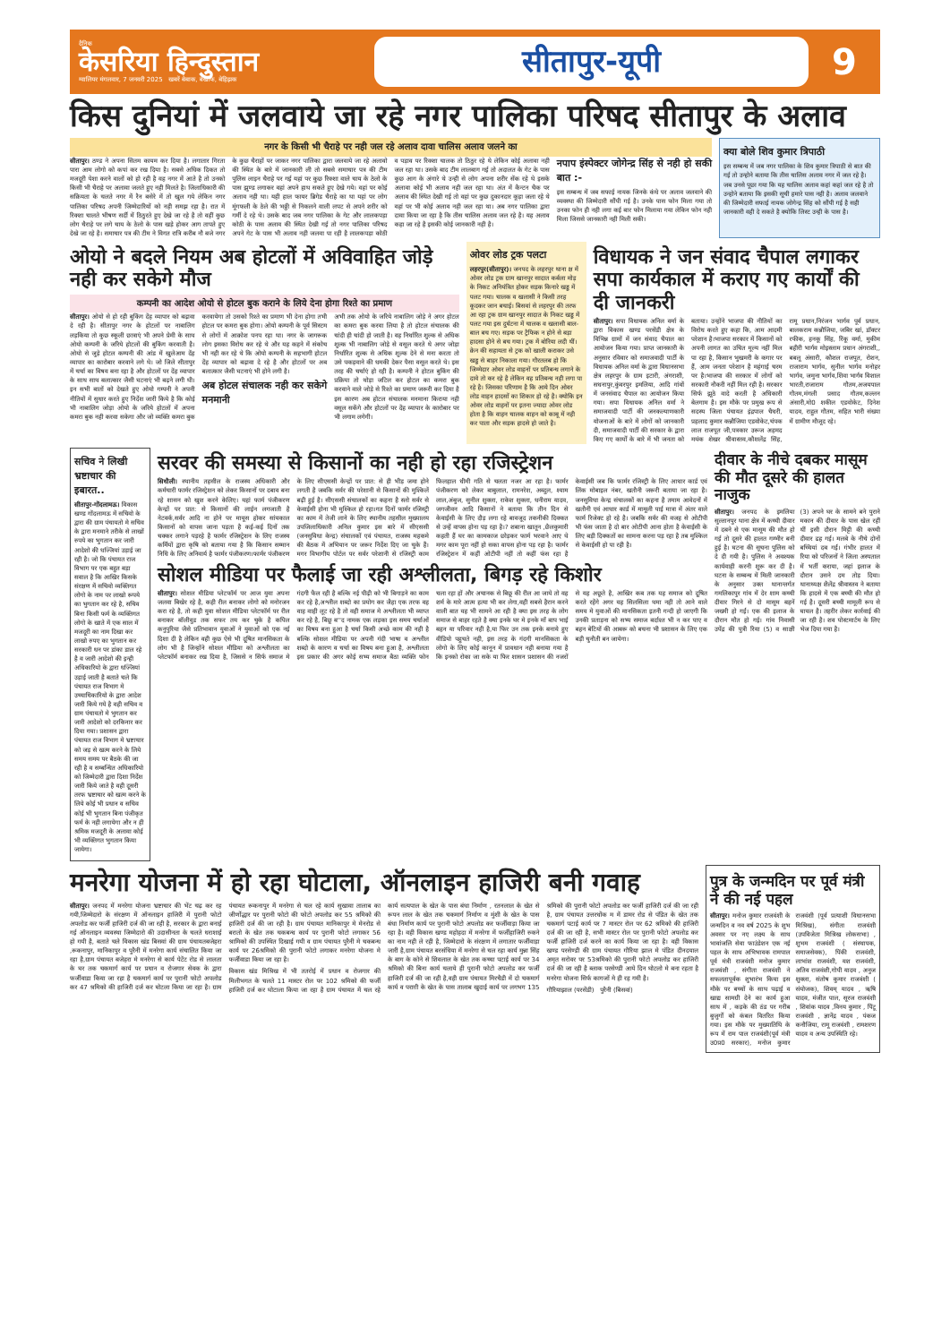दैनिक
केसरिया हिन्दुस्तान
ग्वालियर मंगलवार, 7 जनवरी 2025 खबरें बेबाक, बेखौफ, बेहिझक
सीतापुर-यूपी
9
किस दुनियां में जलवाये जा रहे नगर पालिका परिषद सीतापुर के अलाव
नगर के किसी भी चैराहे पर नही जल रहे अलाव दावा चालिस अलाव जलने का
सीतापुर। ठण्ड ने अपना सितम कायम कर दिया है। लगातार गिरता पारा आम लोगो को कपां कर रख दिया है। सबसे अधिक दिकत तो मजदूरी पेशा करने वालों को हो रही है वह नगर में आते है तो उनको किसी भी चैराहे पर अलावा जलते हुए नही मिलते है। जिलाधिकारी की सक्रियता के चलते नगर में रैन बसेरे में तो खुल गये लेकिन नगर पालिका परिषद अपनी जिम्मेदारियों को नही समझ रहा है। रात में रिक्शा चालते भीषण सर्दी में ठिठुरते हुए देखे जा रहे है तो वहीं कुछ लोग चैराहे पर लगे चाय के ठेलो के पास खड़े होकर आग तापते हुए देखे जा रहे है। समाचार पत्र की टीम ने विगत रात्रि करीब नौ बजे नगर के कुछ चैराहों पर जाकर नगर पालिका द्वारा जलवाये जा रहे अलावो की स्थित के बारे में जानकारी ली तो सबसे समाचार पत्र की टीम पुलिस लाइन चैराहे पर गई यहां पर कुछ रिक्शा वाले चाय के ठेलो के पास झुण्ड लगाकर वहां अपने हाथ सकते हुए देखे गये। वहां पर कोई अलाव नही था। यही हाल फायर ब्रिगेड चैराहे का था यहां पर लोग मूंगफली के ठेले की भठ्ठी से निकलने वाली लपट से अपने शरीर को गर्मी दे रहे थे। उसके बाद जब नगर पालिका के गेट और लालकपड़ा कोठी के पास अलाव की स्थित देखी गई तो नगर पालिका परिषद अपने गेट के पास भी अलाव नही जलवा पा रही है लालकपड़ा कोठी व पड़ाव पर रिक्शा चालक तो ठिठुर रहे थे लेकिन कोई अलावा नही जल रहा था। उसके बाद टीम लालबाग गई तो अदालत के गेट के पास कुछ आग के अंगारे थे उन्ही से लोग अपना शरीर सेंक रहे थे इसके अलावा कोई भी अलाव नही जल रहा था। अंत में कैन्टन चैक पर अलाव की स्थित देखी गई तो वहां पर कुछ दुकानदार कूड़ा जला रहे थे वहां पर भी कोई अलाव नही जल रहा था। अब नगर पालिका द्वारा दावा किया जा रहा है कि तीस चालिस अलाव जल रहे है। यह अलाव कहा जा रहे है इसकी कोई जानकारी नही है।
नपाप इंस्पेक्टर जोगेन्द्र सिंह से नही हो सकी बात :-
इस सम्बन्ध में जब सफाई नायक जिनके कंधे पर अलाव जलवाने की व्यवस्था की जिम्मेदारी सौंपी गई है। उनके पास फोन मिला गया तो उनका फोन ही नही लगा कई बार फोन मिलाया गया लेकिन फोन नही मिला जिससे जानकारी नही मिली सकी।
क्या बोले शिव कुमार त्रिपाठी
इस सम्बन्ध में जब नगर पालिका के शिव कुमार त्रिपाठी से बात की गई तो उन्होने बताया कि तीस चालिस अलाव नगर में जल रहे है। जब उनसे पूछा गया कि यह चालिस अलाव कहां कहां जल रहे है तो उन्होने बताया कि इसकी सूची हमारे पास नही है। अलाव जलवाने की जिम्मेदारी सफाई नायक जोगेन्द्र सिंह को सौंपी गई है सही जानकारी वही दे सकते है क्योकि लिस्ट उन्ही के पास है।
ओयो ने बदले नियम अब होटलों में अविवाहित जोड़े नही कर सकेगे मौज
कम्पनी का आदेश ओयो से होटल बुक कराने के लिये देना होगा रिश्ते का प्रमाण
सीतापुर। ओयो से हो रही बुकिंग देंह व्यापार को बढ़ावा दे रही है। सीतापुर नगर के होटलों पर नाबालिग लड़किया तो कुछ स्कूली छात्राएं भी अपने प्रेमी के साथ ओयो कम्पनी के जरिये होटलों की बुकिंग करवाती है। ओयो से जुड़े होटल कम्पनी की आंड में खुलेआम देंह व्यापार का कारोबार करवाने लगे थे। जो जिले सीतापुर में चर्चा का विषय बना रहा है और होटलों पर देंह व्यापार के साथ साथ बलात्कार जैसी घटनाएं भी बढ़ने लगी थी। इन सभी बातों को देखते हुए ओयो गम्पनी ने अपनी नीतियों में सुधार करते हुए निर्देश जारी किये है कि कोई भी नाबालिग जोड़ा ओयो के जरिये होटलों में अपना कमरा बुक नही करवा सकेगा और जो व्यक्ति कमरा बुक करवायेगा तो उसको रिश्ते का प्रमाण भी देना होगा तभी होटल पर कमरा बुक होगा। ओयो कम्पनी के पूर्व सिस्टम से लोगों में आक्रोश पनप रहा था। नगर के जागरूक लोग इसका विरोध कर रहे थे और यह कहने में संकोच भी नही कर रहे थे कि ओयो कम्पनी के सहभागी होटल देंह व्यापार को बढ़ावा दे रहे है और होटलों पर अब बलात्कार जैसी घटनाएं भी होने लगी है।
अब होटल संचालक नही कर सकेगे मनमानी
अभी तक ओयो के जरिये नाबालिग जोड़े ने अगर होटल का कमरा बुक करवा लिया है तो होटल संचालक की चांदी ही चांदी हो जाती है। वह निर्धारित शुल्क से अधिक शुल्क भी नाबालिग जोड़े से वसूल करते थे अगर जोड़ा निर्धारित शुल्क से अधिक शुल्क देने से मना करता तो उसे पकड़वाने की धमकी देकर पैसा वसूल करते थे। इस तरह की चर्चाएं हो रही है। कम्पनी ने होटल बुकिंग की प्रक्रिया तो थोड़ा जटिल कर होटल का कमरा बुक करवाने वाले जोड़े से रिश्ते का प्रमाण जरूरी कर दिया है इस कारण अब होटल संचालक मनमाना किराया नही वसूल सकेंगे और होटलों पर देंह व्यापार के कारोबार पर भी लगाम लगेगी।
ओवर लोड ट्रक पलटा
लहरपुर(सीतापुर)। जनपद के लहरपुर थाना क्ष में ओवर लोड ट्रक ग्राम खानपुर सादात कर्बला मोड़ के निकट अनियंत्रित होकर सड़क किनारे खड्ड में पलट गया। चालक व खलासी ने किसी तरह कूदकर जान बचाई। बिसवां से लहरपुर की तरफ आ रहा ट्रक ग्राम खानपुर सादात के निकट खड्ड में पलट गया इस दुर्घटना में चालक व खलासी बाल-बाल बच गए। सड़क पर ट्रैफिक न होने से बड़ा हादसा होने से बच गया। ट्रक में बोरिया लदी थीं। क्रेन की सहायता से ट्रक को खाली कराकर उसे खड्ड से बाहर निकाला गया। गौरतलब हो कि जिम्मेदार ओवर लोड वाहनों पर प्रतिबन्ध लगाने के दावे तो कर रहे है लेकिन वह प्रतिबन्ध नही लगा पा रहे है। जिसका परिणाम है कि आये दिन ओवर लोड वाहन हादसों का शिकार हो रहे है। क्योकि इन ओवर लोड वाहनों पर इतना ज्यादा ओवर लोड होता है कि वाहन चालक वाहन को काबू में नही कर पाता और सड़क हादसे हो जाते है।
विधायक ने जन संवाद चैपाल लगाकर सपा कार्यकाल में कराए गए कार्यों की दी जानकरी
सीतापुर। सपा विधायक अनिल वर्मा के द्वारा विकास खण्ड परसेंडी क्षेत्र के विभिन्न ग्रामों में जन संवाद चैपाल का आयोजन किया गया। प्राप्त जानकारी के अनुसार रविवार को समाजवादी पार्टी के विधायक अनिल वर्मा के द्वारा विधानसभा क्षेत्र लहरपुर के ग्राम इटारी, अंगराशी, सधनापुर,कुंवरपुर इमलिया, आदि गांवों में जनसंवाद चैपाल का आयोजन किया गया। सपा विधायक अनिल वर्मा ने समाजवादी पार्टी की जनकल्याणकारी योजनाओं के बारे में लोगों को जानकारी दी, समाजवादी पार्टी की सरकार के द्वारा किए गए कार्यों के बारे में भी जनता को बताया। उन्होंने भाजपा की नीतियों का विरोध करते हुए कहा कि, आम आदमी परेशान है।भाजपा सरकार में किसानों को अपनी लागत का उचित मूल्य नहीं मिल पा रहा है, किसान भुखमरी के कगार पर हैं, आम जनता परेशान है महंगाई चरम पर है।भाजपा की सरकार में लोगों को सरकारी नौकरी नहीं मिल रही है। सरकार सिर्फ झूठे वादे करती है अधिकारी बेलगाम है। इस मौके पर प्रमुख रूप से सदस्य जिला पंचायत इंद्रपाल चैधरी, प्रहलाद कुमार कन्नौजिया एडवोकेट,चंपक लाल राजपूत जी,पत्रकार उरूज अहमद मयंक शेखर श्रीवास्तव,कौशलेंद्र सिंह, रामू प्रधान,निरंजन भार्गव पूर्व प्रधान, बालकराम कन्नौजिया, जबिर खां, डॉक्टर रफीक, हनकू सिंह, रिंकू वर्मा, मुकीम बहीरी भार्गव मोइस्लाम प्रधान अंगराशी,, बबलू अंसारी, कौशल राजपूत, रोशन, राजाराम भार्गव, सुनील भार्गव मनोहर भार्गव, जमुना भार्गव,शिवा भार्गव विशाल भारती,राजाराम गौतम,अजयपाल गौतम,मंगली प्रसाद गौतम,कल्लन अंसारी,मो0 शकील एडवोकेट, दिनेश यादव, राहुल गौतम, सहित भारी संख्या में ग्रामीण मौजूद रहे।
सचिव ने लिखी भ्रष्टाचार की इबारत..
सीतापुर-गोंदलामऊ। विकास खण्ड गोंदलामऊ में सचिवो के द्वारा की ग्राम पंचायतो मे सचिव के द्वारा मनमाने तरीके से लाखों रुपये का भुगतान कर जारी आदेशो की धज्जियां उड़ाई जा रही है। जो कि पंचायत राज विभाग पर एक बहुत बड़ा सवाल है कि आखिर किसके संरक्षण में सचिवो व्यक्तिगत लोगो के नाम पर लाखो रूपये का भुगतान कर रहे है, सचिव बिना किसी फर्म के व्यक्तिगत लोगो के खाते में एक साल में मजदूरी का नाम दिखा कर लाखो रुपए का भुगतान कर सरकारी धन पर डांका डाल रहे है व जारी आदेशो की इन्ही अधिकारियो के द्वारा धज्जियां उड़ाई जाती है बताते चले कि पंचायत राज विभाग मे उच्चाधिकारियो के द्वारा आदेश जारी किये गये है वही सचिव व ग्राम पंचायतो मे भुगतान कर जारी आदेशो को दरकिनार कर दिया गया। प्रशासन द्वारा पंचायत राज विभाग मे भ्रष्टाचार को जड़ से खत्म करने के लिये समय समय पर बैठके की जा रही है व सम्बन्धित अधिकारियो को जिम्मेदारी द्वारा दिशा निर्देश जारी किये जाते है वही दूसरी तरफ भ्रष्टाचार को खत्म करने के लिये कोई भी प्रधान व सचिव कोई भी भुगतान बिना पंजीकृत फर्म के नही लगायेगा और न ही श्रमिक मजदूरी के अलावा कोई भी व्यक्तिगत भुगतान किया जायेगा।
सरवर की समस्या से किसानों का नही हो रहा रजिस्ट्रेशन
सिधौली। स्थानीय तहसील के राजस्व अधिकारी और कर्मचारी फार्मर रजिस्ट्रेशन को लेकर किसानों पर दबाव बना रहे शासन को खुश करने केलिए। यहां फार्म पंजीकरण केन्द्रों पर प्रात: से किसानों की लाईन लगजाती है नेटवर्क,सर्वर आदि ना होने पर मायूस होकर सांयकाल किसानों को वापस जाना पड़ता है कई-कई दिनों तक चक्कर लगाने पड़रहे है फार्मर रजिस्ट्रेशन के लिए राजस्व कर्मियों द्वारा कृषि को बताया गया है कि किसान सम्मान निधि के लिए अनिवार्य है फार्मर पंजीकरण।फार्मर पंजीकरण के लिए सीएससी केन्द्रों पर प्रात: से ही भीड़ जमा होने लगती है जबकि सर्वर की परेशानी से किसानों की मुश्किलें बढ़ी हुई है। सीएससी संचालकों का कहना है स्लो सर्वर से केवाईसी होना भी मुश्किल हो रहा।गत दिनों फार्मर रजिस्ट्री का काम में तेजी लाने के लिए स्थानीय तहसील मुख्यालय उपजिलाधिकारी अनिल कुमार इस बारे में सीएससी (जनसुविधा केन्द्र) संचालकों एवं पंचायत, राजस्व महकमे की बैठक में अभियान पर जरूर निर्देश दिए जा चुके हैं। मगर विभागीय पोर्टल पर सर्वर परेशानी से रजिस्ट्री काम फिलहाल धीमी गति से चलता नजर आ रहा है। फार्मर पंजीकरण को लेकर बाबुलाल, रामनरेश, अब्दुल, श्याम लाल,अंबुज, सुनील शुक्ला, राकेश शुक्ला, धनीराम यादव, जगजीवन आदि किसानों ने बताया कि तीन दिन से केवाईसी के लिए दौड़ लगा रहे बावजूद तकनीकी दिक्कत से उन्हें वापस होना पड़ रहा है।? शबाना खातून ,छैलकुमारी कहती हैं घर का कामकाज छोड़कर फार्म भरवाने आए थे मगर काम पूरा नहीं हो सका वापस होना पड़ रहा है। फार्मर रजिस्ट्रेशन में कहीं ओटीपी नहीं तो कहीं फंस रहा है केवाईसी जब कि फार्मर रजिस्ट्री के लिए आधार कार्ड एवं लिंक मोबाइल नंबर, खतौनी जरूरी बताया जा रहा है।जनसुविधा केन्द्र संचालकों का कहना है तमाम आवेदनों में खतौनी एवं आधार कार्ड में मामूली पाई मात्रा में अंतर वाले फार्म रिजेक्ट हो रहे है। जबकि सर्वर की वजह से ओटीपी भी फंस जाता है दो बार ओटीपी आना होता है केवाईसी के लिए बड़ी दिक्कतों का सामना करना पड़ रहा है तब मुश्किल से केवाईसी हो पा रही है।
सोशल मीडिया पर फैलाई जा रही अश्लीलता, बिगड़ रहे किशोर
सीतापुर। सोशल मीडिया प्लेटफॉर्म पर आज युवा अपना जलवा बिखेर रहे है, कही रील बनाकर लोगो को मनोरजन करा रहे है, तो कही युवा सोशल मीडिया प्लेटफॉर्म पर रील बनाकर बॉलीवुड तक सफर तय कर चुके है कपिल कनुपुरिया जैसे प्रतिभावान युवाओं ने युवाओं को एक नई दिशा दी है लेकिन वही कुछ ऐसे भी दूषित मानसिकता के लोग भी है जिन्होंने सोशल मीडिया को अश्लीलता का प्लेटफॉर्म बनाकर रख दिया है, जिससे न सिर्फ समाज मे गंदगी फैल रही है बल्कि नई पीढ़ी को भी बिगाड़ने का काम कर रहे है,अश्लील शब्दो का प्रयोग कर जैहा एक तरफ वह वाह वाही लूट रहे है तो वही समाज मे अश्लीलता भी व्याप्त कर रहे है, बिछू ब''द नामक एक लड़का इस समय चर्चाओं का विषय बना हुआ है चर्चा किसी अच्छे काम की नही है बल्कि सोशल मीडिया पर अपनी गंदी भाषा व अश्लील शब्दो के कारण व चर्चा का विषय बना हुआ है, अश्लीलता इस प्रकार की अगर कोई सभ्य समाज बैठा व्यक्ति फोन चला रहा हों और अचानक से बिछू की रील आ जाये तो वह शर्म के मारे आत्म हत्या भी कर लेगा,वही सबसे हैरान करने वाली बात यह भी सामने आ रही है क्या इस तरह के लोग समाज से बाहर रहते है क्या इनके घर मे इनके माँ बाप भाई बहन या परिवार नही है,या फिर उन तक इनके बनाये हुए वीडियो पहुचते नही, इस तरह के गंदगी मानसिकता के लोगो के लिए कोई कानून में प्रावधान नही बनाया गया है कि इनको रोका जा सके या फिर शासन प्रशासन की नजरों से यह अछूते है, आखिर कब तक यह समाज को दूषित करते रहेंगे अगर यह सिलसिला थमा नही तो आने वाले समय मे युवाओं की मानसिकता इतनी गन्दी हो जाएगी कि उनकी प्रताड़ना को सभ्य समाज बर्दाश्त भी न कर पाए व बहन बेटियों की आबरू को बचना भी प्रशासन के लिए एक बड़ी चुनौती बन जायेगा।
दीवार के नीचे दबकर मासूम की मौत दूसरे की हालत नाजुक
सीतापुर। जनपद के इमलिया सुल्तानपुर थाना क्षेत्र में कच्ची दीवार में दबने से एक मासूम की मौत हो गई तो दूसरे की हालत गम्भीर बनी हुई है। घटना की सूचना पुलिस को दे दी गयी है। पुलिस ने अवश्यक कार्यवाही करनी शुरू कर दी है। घटना के सम्बन्ध में मिली जानकारी के अनुसार उक्त थानान्तर्गत गमलिकापुर गांव में देर शाम कच्ची दीवार गिरने से दो मासूम बहनें जख्मी हो गईं। एक की इलाज के दौरान मौत हो गई। गांव निवासी उपेंद्र की पुत्री रिया (5) व साक्षी (3) अपने घर के सामने बने पुराने मकान की दीवार के पास खेल रहीं थीं इसी दौरान मिट्टी की कच्ची दीवार ढह गई। मलबे के नीचे दोनों बच्चियां दब गईं। गंभीर हालत में रिया को परिजनों ने जिला अस्पताल में भर्ती कराया, जहां इलाज के दौरान उसने दम तोड़ दिया। थानाध्यक्ष शैलेंद्र श्रीवास्तव ने बताया कि हादसे में एक बच्ची की मौत हो गई है। दूसरी बच्ची मामूली रूप से घायल है। तहरीर लेकर कार्रवाई की जा रही है। शव पोस्टमार्टम के लिए भेज दिया गया है।
मनरेगा योजना में हो रहा घोटाला, ऑनलाइन हाजिरी बनी गवाह
सीतापुर। जनपद में मनरेगा योजना भ्रष्टाचार की भेंट चढ़ कर रह गयी,जिम्मेदारो के संरक्षण में ऑनलाइन हाजिरी में पुरानी फोटो अपलोड कर फर्जी हाजिरी दर्ज की जा रही है, सरकार के द्वारा बनाई गई ऑनलाइन व्यवस्था जिम्मेदारो की उदासीनता के चलते धराशाई हो गयी है, बताते चले विकास खंड बिसवां की ग्राम पंचायतबजेहरा ,रूकनापुर, मानिकापुर व पुरैनी में मनरेगा कार्य संचालित किया जा रहा है,ग्राम पंचायत बजेहरा मे मनरेगा से कार्य पेटेंट रोड से लालता के घर तक चकमार्ग कार्य पर प्रधान व रोजगार सेवक के द्वारा फर्जीवाडा किया जा रहा है चकमार्ग कार्य पर पुरानी फोटो अपलोड कर 47 श्रमिको की हाजिरी दर्ज कर घोटला किया जा रहा है। ग्राम पंचायत रूकनापुर में मनरेगा से चल रहे कार्य सुखावा तालाब का जीर्णोद्धार पर पुरानी फोटो की फोटो अपलोड कर 55 श्रमिको की हाजिरी दर्ज की जा रही है। ग्राम पंचायत मानिकापुर मे मेनरोड से बरातो के खेत तक चकबन्ध कार्य पर पुरानी फोटो लगाकर 56 श्रामिको की उपस्थित दिखाई गयी व ग्राम पंचायत पुरैनी मे चकबन्ध कार्य पर 26श्रमिको की पुरानी फोटो लगाकर मनरेगा योजना मे फर्जीवाडा किया जा रहा है।
विकास खंड मिश्रिख में भी ततरोई में प्रधान व रोजगार की मिलीभगत के चलते 11 मास्टर रोल पर 102 श्रमिको की फर्जी हाजिरी दर्ज कर घोटाला किया जा रहा है ग्राम पंचायत में चल रहे कार्य सत्यपाल के खेत के पास बंधा निर्माण , रतनलाल के खेत से रूपन लाल के खेत तक चकमार्ग निर्माण व मुंशी के खेत के पास बंधा निर्माण कार्य पर पुरानी फोटो अपलोड कर फर्जीवाड़ा किया जा रहा है। वही विकास खण्ड महोहदा में मनरेगा में फर्जीहाजिरी रुकने का नाम नही ले रही है, जिम्मेदारो के संरक्षण में लगातार फर्जीवाड़ा जारी है,ग्राम पंचायत बरसंधिया में मनरेगा से चल रहा कार्य मुन्ना सिंह के बाग के कोने से शिवलाल के खेत तक कच्चा पटाई कार्य पर 34 श्रमिको की बिना कार्य चलाये ही पुरानी फोटो अपलोड कर फर्जी हाजिरी दर्ज की जा रही है,वही ग्राम पंचायत मिरचैडी में दो चकमार्ग कार्य व पराग़ी के खेत के पास तालाब खुदाई कार्य पर लगभग 135 श्रमिको की पुरानी फोटो अपलोड कर फर्जी हाजिरी दर्ज की जा रही है, ग्राम पंचायत उत्तरधोंक म में डामर रोड से पंडित के खेत तक चकमार्ग पटाई कार्य पर 7 मास्टर रोल पर 62 श्रमिको की हाजिरी दर्ज की जा रही है, सभी मास्टर रोल पर पुरानी फोटो अपलोड कर फर्जी हाजिरी दर्ज करने का कार्य किया जा रहा है। वही विकास खण्ड परसेण्डी की ग्राम पंचायत गौरिया झाल मे पंडित दीनदयाल अमृत सरोवर पर 53श्रमिको की पुरानी फोटो अपलोड कर हाजिरी दर्ज की जा रही है ब्लाक परसेण्डी आये दिन घोटलो मे बना रहता है मनरेगा योजना सिर्फ कागजों मे ही रह गयी है।
गौरियाझाल (परसेंडी) पुरैनी (बिसवां)
पुत्र के जन्मदिन पर पूर्व मंत्री ने की नई पहल
सीतापुर। मनोज कुमार राजवंशी के जन्मदिन व नव वर्ष 2025 के शुभ अवसर पर नए लक्ष्य के साथ भावांजलि सेवा फाउंडेशन एक नई पहल के साथ अभिभावक रामपाल पूर्व मंत्री राजवंशी मनोज कुमार राजवंशी , संगीता राजवंशी ने सफलतापूर्वक शुभारंभ किया इस मौके पर बच्चों के साथ पढ़ाई व खाद्य सामग्री देने का कार्य हुआ साथ में , कड़के की ठंड पर गरीब बुजुर्गों को कंबल वितरित किया गया। इस मौके पर मुख्यातिथि के रूप में राम पाल राजवंशी(पूर्व मंत्री उ0प्र0 सरकार), मनोज कुमार राजवंशी (पूर्व प्रत्याशी विधानसभा मिश्रिख), संगीता राजवंशी (उपविजेता मिश्रिख लोकसभा) , शुभम राजवंशी ( संस्थापक, समाजसेवक), पिंकी राजवंशी, लाभांश राजवंशी, यश राजवंशी, अतिव राजवंशी,गोपी यादव , अनुज शुक्ला, संतोष कुमार राजवंशी ( संयोजक), शिवम् यादव , ऋषि यादव, मंजीत पाल, सूरज राजवंशी , शिवांक यादव ,विनय कुमार , पिंटू राजवंशी , ज्ञानेंद्र यादव , पंकज कनौजिया, रामू राजवंशी , रामशरण यादव व अन्य उपस्थिति रहे।